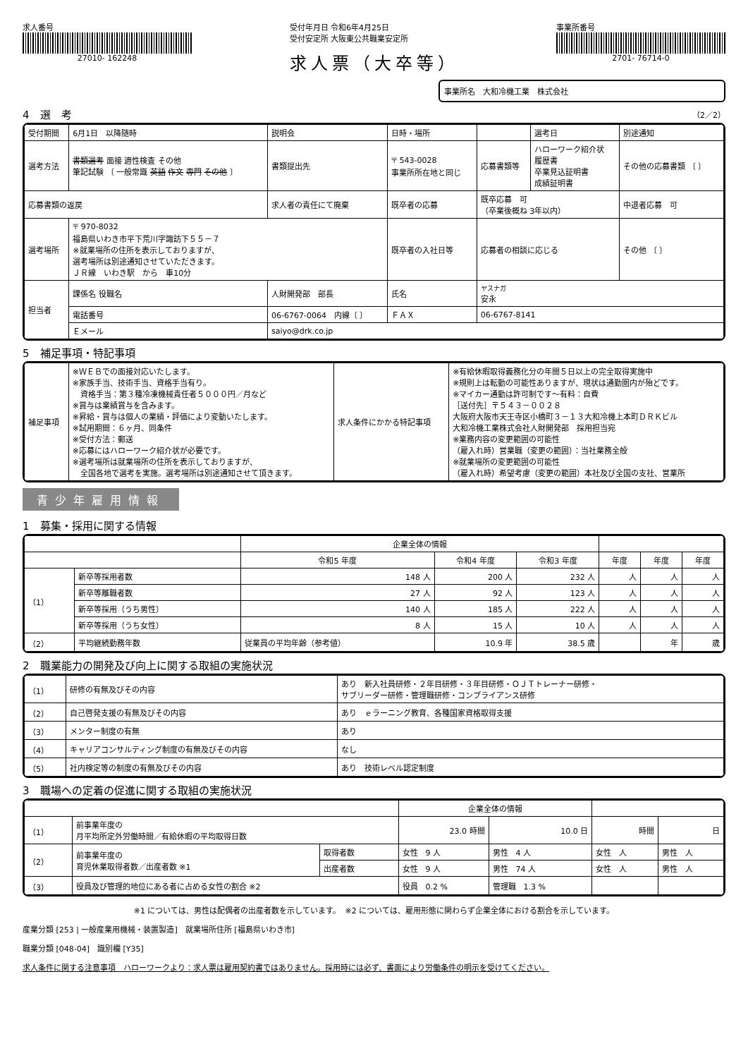求人番号
27010- 162248
受付年月日 令和6年4月25日
受付安定所 大阪東公共職業安定所
求人票（大卒等）
事業所番号
2701- 76714-0
事業所名　大和冷機工業　株式会社
4　選　考 （2／2）
| 受付期間 | 6月1日 以降随時 | | 説明会 | 日時・場所 | | | 選考日 | 別途通知 |
| 選考方法 | 書類選考 面接 適性検査 その他 筆記試験 〔 一般常識 英語 作文 専門 その他 〕 | | 書類提出先 | 〒 543-0028 事業所所在地と同じ | | 応募書類等 | ハローワーク紹介状 履歴書 卒業見込証明書 成績証明書 | その他の応募書類 〔 〕 |
| 応募書類の返戻 | | 求人者の責任にて廃棄 | | 既卒者の応募 | 既卒応募 可 （卒業後概ね 3年以内） | | | 中退者応募 可 |
| 選考場所 | 〒 970-8032 福島県いわき市平下荒川字諏訪下５５－７ ※就業場所の住所を表示しておりますが、 選考場所は別途通知させていただきます。 ＪＲ線 いわき駅 から 車10分 | | | 既卒者の入社日等 | 応募者の相談に応じる | | | その他 〔 〕 |
| 担当者 | 課係名 役職名 | 人財開発部 部長 | | 氏名 | ヤスナガ 安永 | | | |
| | 電話番号 | 06-6767-0064 内線〔 〕 | | ＦＡＸ | 06-6767-8141 | | | |
| | Ｅメール | saiyo@drk.co.jp | | | | | | |
5　補足事項・特記事項
| 補足事項 | ※ＷＥＢでの面接対応いたします。 ※家族手当、技術手当、資格手当有り。 資格手当：第３種冷凍機械責任者５０００円／月など ※賞与は業績賞与を含みます。 ※昇給・賞与は個人の業績・評価により変動いたします。 ※試用期間：６ヶ月、同条件 ※受付方法：郵送 ※応募にはハローワーク紹介状が必要です。 ※選考場所は就業場所の住所を表示しておりますが、 全国各地で選考を実施。選考場所は別途通知させて頂きます。 | 求人条件にかかる特記事項 | ※有給休暇取得義務化分の年間５日以上の完全取得実施中 ※規則上は転勤の可能性ありますが、現状は通勤圏内が殆どです。 ※マイカー通勤は許可制です～有料：自費 ［送付先］〒５４３－００２８ 大阪府大阪市天王寺区小橋町３－１３大和冷機上本町ＤＲＫビル 大和冷機工業株式会社人財開発部 採用担当宛 ※業務内容の変更範囲の可能性 （雇入れ時）営業職（変更の範囲）：当社業務全般 ※就業場所の変更範囲の可能性 （雇入れ時）希望考慮（変更の範囲）本社及び全国の支社、営業所 |
青少年雇用情報
1　募集・採用に関する情報
| | | | 企業全体の情報 | | | | | |
| --- | --- | --- | --- | --- | --- | --- | --- | --- |
| | | | 令和5 年度 | 令和4 年度 | 令和3 年度 | 年度 | 年度 | 年度 |
| （1） | 新卒等採用者数 | | 148 人 | 200 人 | 232 人 | 人 | 人 | 人 |
| | 新卒等離職者数 | | 27 人 | 92 人 | 123 人 | 人 | 人 | 人 |
| | 新卒等採用（うち男性） | | 140 人 | 185 人 | 222 人 | 人 | 人 | 人 |
| | 新卒等採用（うち女性） | | 8 人 | 15 人 | 10 人 | 人 | 人 | 人 |
| （2） | 平均継続勤務年数 | 従業員の平均年齢（参考値） | | 10.9 年 | 38.5 歳 | | 年 | 歳 |
2　職業能力の開発及び向上に関する取組の実施状況
| （1） | 研修の有無及びその内容 | あり 新入社員研修・２年目研修・３年目研修・ＯＪＴトレーナー研修・ サブリーダー研修・管理職研修・コンプライアンス研修 |
| （2） | 自己啓発支援の有無及びその内容 | あり ｅラーニング教育、各種国家資格取得支援 |
| （3） | メンター制度の有無 | あり |
| （4） | キャリアコンサルティング制度の有無及びその内容 | なし |
| （5） | 社内検定等の制度の有無及びその内容 | あり 技術レベル認定制度 |
3　職場への定着の促進に関する取組の実施状況
| | | | 企業全体の情報 | | | |
| --- | --- | --- | --- | --- | --- | --- |
| （1） | 前事業年度の 月平均所定外労働時間／有給休暇の平均取得日数 | | 23.0 時間 | 10.0 日 | 時間 | 日 |
| （2） | 前事業年度の 育児休業取得者数／出産者数 ※1 | 取得者数 | 女性 9 人 | 男性 4 人 | 女性 人 | 男性 人 |
| | | 出産者数 | 女性 9 人 | 男性 74 人 | 女性 人 | 男性 人 |
| （3） | 役員及び管理的地位にある者に占める女性の割合 ※2 | | 役員 0.2 % | 管理職 1.3 % | | |
※1 については、男性は配偶者の出産者数を示しています。　※2 については、雇用形態に関わらず企業全体における割合を示しています。
産業分類 [253 | 一般産業用機械・装置製造]　就業場所住所 [福島県いわき市]
職業分類 [048-04]　識別欄 [Y35]
求人条件に関する注意事項　ハローワークより：求人票は雇用契約書ではありません。採用時には必ず、書面により労働条件の明示を受けてください。